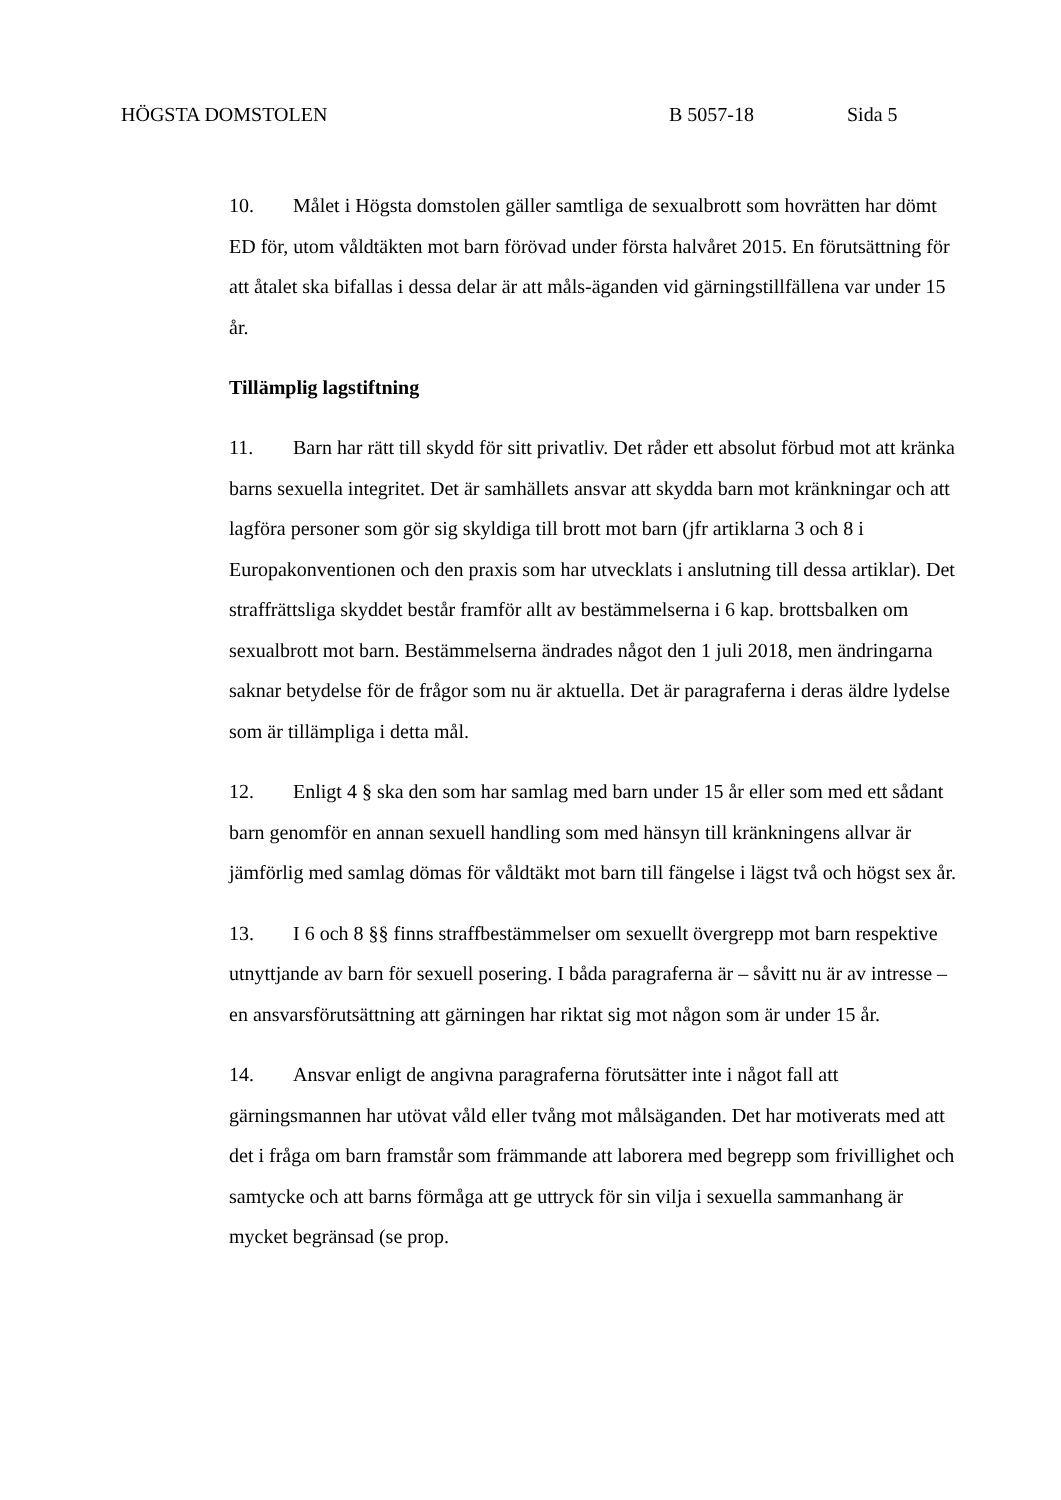HÖGSTA DOMSTOLEN B 5057-18 Sida 5
10. Målet i Högsta domstolen gäller samtliga de sexualbrott som hovrätten har dömt ED för, utom våldtäkten mot barn förövad under första halvåret 2015. En förutsättning för att åtalet ska bifallas i dessa delar är att måls-äganden vid gärningstillfällena var under 15 år.
Tillämplig lagstiftning
11. Barn har rätt till skydd för sitt privatliv. Det råder ett absolut förbud mot att kränka barns sexuella integritet. Det är samhällets ansvar att skydda barn mot kränkningar och att lagföra personer som gör sig skyldiga till brott mot barn (jfr artiklarna 3 och 8 i Europakonventionen och den praxis som har utvecklats i anslutning till dessa artiklar). Det straffrättsliga skyddet består framför allt av bestämmelserna i 6 kap. brottsbalken om sexualbrott mot barn. Bestämmelserna ändrades något den 1 juli 2018, men ändringarna saknar betydelse för de frågor som nu är aktuella. Det är paragraferna i deras äldre lydelse som är tillämpliga i detta mål.
12. Enligt 4 § ska den som har samlag med barn under 15 år eller som med ett sådant barn genomför en annan sexuell handling som med hänsyn till kränkningens allvar är jämförlig med samlag dömas för våldtäkt mot barn till fängelse i lägst två och högst sex år.
13. I 6 och 8 §§ finns straffbestämmelser om sexuellt övergrepp mot barn respektive utnyttjande av barn för sexuell posering. I båda paragraferna är – såvitt nu är av intresse – en ansvarsförutsättning att gärningen har riktat sig mot någon som är under 15 år.
14. Ansvar enligt de angivna paragraferna förutsätter inte i något fall att gärningsmannen har utövat våld eller tvång mot målsäganden. Det har motiverats med att det i fråga om barn framstår som främmande att laborera med begrepp som frivillighet och samtycke och att barns förmåga att ge uttryck för sin vilja i sexuella sammanhang är mycket begränsad (se prop.